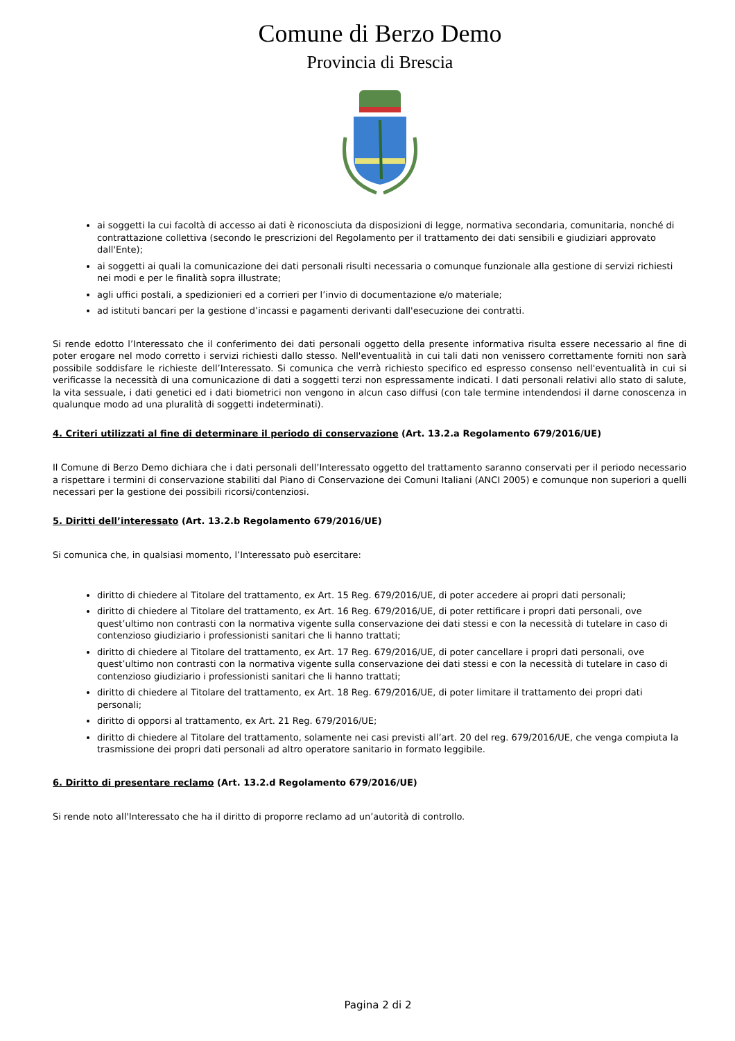Comune di Berzo Demo
Provincia di Brescia
ai soggetti la cui facoltà di accesso ai dati è riconosciuta da disposizioni di legge, normativa secondaria, comunitaria, nonché di contrattazione collettiva (secondo le prescrizioni del Regolamento per il trattamento dei dati sensibili e giudiziari approvato dall'Ente);
ai soggetti ai quali la comunicazione dei dati personali risulti necessaria o comunque funzionale alla gestione di servizi richiesti nei modi e per le finalità sopra illustrate;
agli uffici postali, a spedizionieri ed a corrieri per l’invio di documentazione e/o materiale;
ad istituti bancari per la gestione d’incassi e pagamenti derivanti dall'esecuzione dei contratti.
Si rende edotto l’Interessato che il conferimento dei dati personali oggetto della presente informativa risulta essere necessario al fine di poter erogare nel modo corretto i servizi richiesti dallo stesso. Nell'eventualità in cui tali dati non venissero correttamente forniti non sarà possibile soddisfare le richieste dell’Interessato. Si comunica che verrà richiesto specifico ed espresso consenso nell'eventualità in cui si verificasse la necessità di una comunicazione di dati a soggetti terzi non espressamente indicati. I dati personali relativi allo stato di salute, la vita sessuale, i dati genetici ed i dati biometrici non vengono in alcun caso diffusi (con tale termine intendendosi il darne conoscenza in qualunque modo ad una pluralità di soggetti indeterminati).
4. Criteri utilizzati al fine di determinare il periodo di conservazione (Art. 13.2.a Regolamento 679/2016/UE)
Il Comune di Berzo Demo dichiara che i dati personali dell’Interessato oggetto del trattamento saranno conservati per il periodo necessario a rispettare i termini di conservazione stabiliti dal Piano di Conservazione dei Comuni Italiani (ANCI 2005) e comunque non superiori a quelli necessari per la gestione dei possibili ricorsi/contenziosi.
5. Diritti dell’interessato (Art. 13.2.b Regolamento 679/2016/UE)
Si comunica che, in qualsiasi momento, l’Interessato può esercitare:
diritto di chiedere al Titolare del trattamento, ex Art. 15 Reg. 679/2016/UE, di poter accedere ai propri dati personali;
diritto di chiedere al Titolare del trattamento, ex Art. 16 Reg. 679/2016/UE, di poter rettificare i propri dati personali, ove quest’ultimo non contrasti con la normativa vigente sulla conservazione dei dati stessi e con la necessità di tutelare in caso di contenzioso giudiziario i professionisti sanitari che li hanno trattati;
diritto di chiedere al Titolare del trattamento, ex Art. 17 Reg. 679/2016/UE, di poter cancellare i propri dati personali, ove quest’ultimo non contrasti con la normativa vigente sulla conservazione dei dati stessi e con la necessità di tutelare in caso di contenzioso giudiziario i professionisti sanitari che li hanno trattati;
diritto di chiedere al Titolare del trattamento, ex Art. 18 Reg. 679/2016/UE, di poter limitare il trattamento dei propri dati personali;
diritto di opporsi al trattamento, ex Art. 21 Reg. 679/2016/UE;
diritto di chiedere al Titolare del trattamento, solamente nei casi previsti all’art. 20 del reg. 679/2016/UE, che venga compiuta la trasmissione dei propri dati personali ad altro operatore sanitario in formato leggibile.
6. Diritto di presentare reclamo (Art. 13.2.d Regolamento 679/2016/UE)
Si rende noto all'Interessato che ha il diritto di proporre reclamo ad un’autorità di controllo.
Pagina 2 di 2